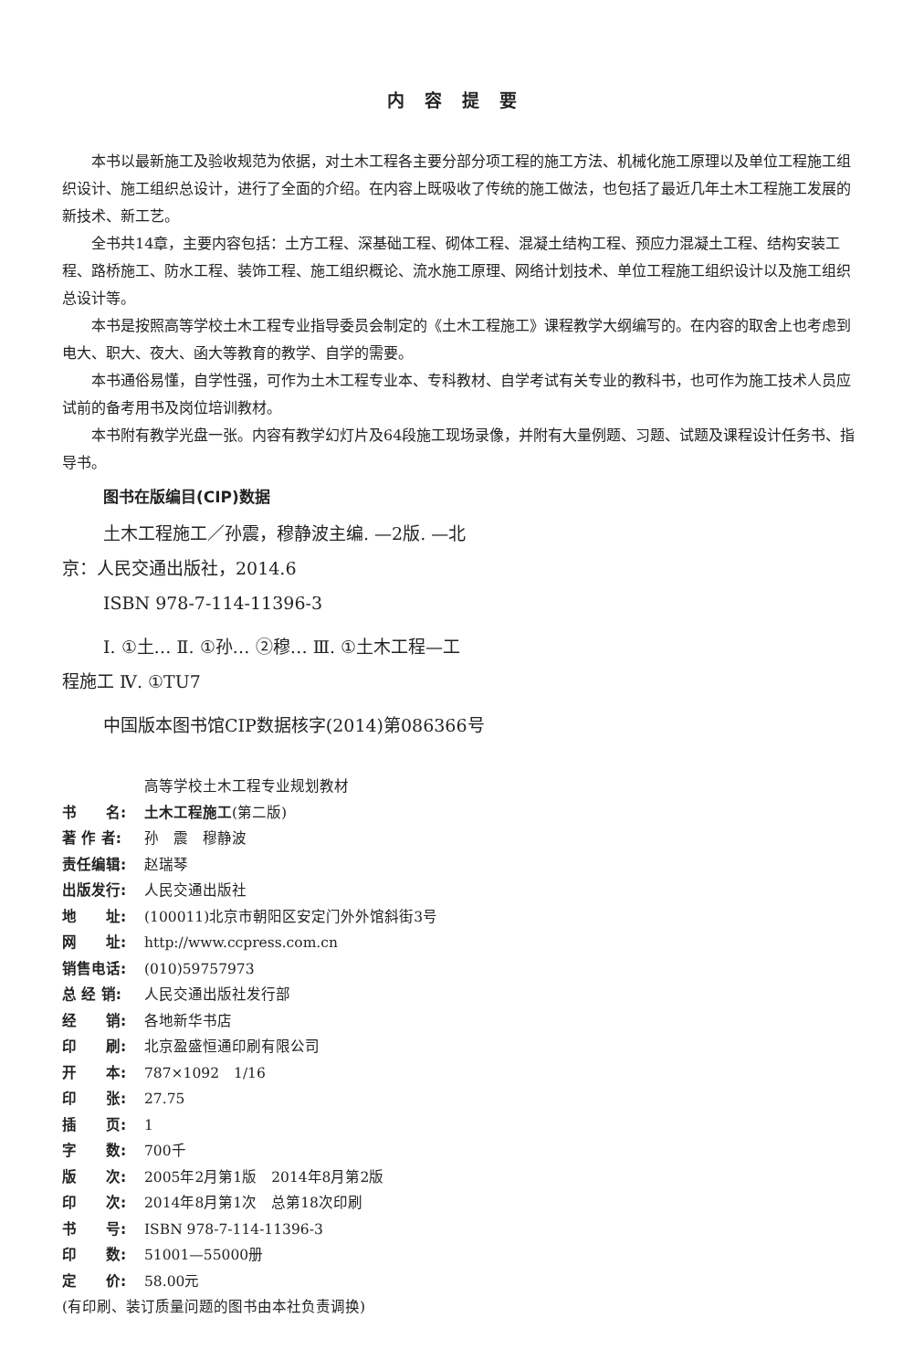内容提要
本书以最新施工及验收规范为依据，对土木工程各主要分部分项工程的施工方法、机械化施工原理以及单位工程施工组织设计、施工组织总设计，进行了全面的介绍。在内容上既吸收了传统的施工做法，也包括了最近几年土木工程施工发展的新技术、新工艺。
全书共14章，主要内容包括：土方工程、深基础工程、砌体工程、混凝土结构工程、预应力混凝土工程、结构安装工程、路桥施工、防水工程、装饰工程、施工组织概论、流水施工原理、网络计划技术、单位工程施工组织设计以及施工组织总设计等。
本书是按照高等学校土木工程专业指导委员会制定的《土木工程施工》课程教学大纲编写的。在内容的取舍上也考虑到电大、职大、夜大、函大等教育的教学、自学的需要。
本书通俗易懂，自学性强，可作为土木工程专业本、专科教材、自学考试有关专业的教科书，也可作为施工技术人员应试前的备考用书及岗位培训教材。
本书附有教学光盘一张。内容有教学幻灯片及64段施工现场录像，并附有大量例题、习题、试题及课程设计任务书、指导书。
图书在版编目(CIP)数据
土木工程施工／孙震，穆静波主编. —2版. —北
京：人民交通出版社，2014.6
ISBN 978-7-114-11396-3
Ⅰ. ①土… Ⅱ. ①孙… ②穆… Ⅲ. ①土木工程—工
程施工 Ⅳ. ①TU7
中国版本图书馆CIP数据核字(2014)第086366号
高等学校土木工程专业规划教材
书　　名: 土木工程施工(第二版)
著 作 者: 孙　震　穆静波
责任编辑: 赵瑞琴
出版发行: 人民交通出版社
地　　址: (100011)北京市朝阳区安定门外外馆斜街3号
网　　址: http://www.ccpress.com.cn
销售电话: (010)59757973
总 经 销: 人民交通出版社发行部
经　　销: 各地新华书店
印　　刷: 北京盈盛恒通印刷有限公司
开　　本: 787×1092　1/16
印　　张: 27.75
插　　页: 1
字　　数: 700千
版　　次: 2005年2月第1版　2014年8月第2版
印　　次: 2014年8月第1次　总第18次印刷
书　　号: ISBN 978-7-114-11396-3
印　　数: 51001—55000册
定　　价: 58.00元
(有印刷、装订质量问题的图书由本社负责调换)